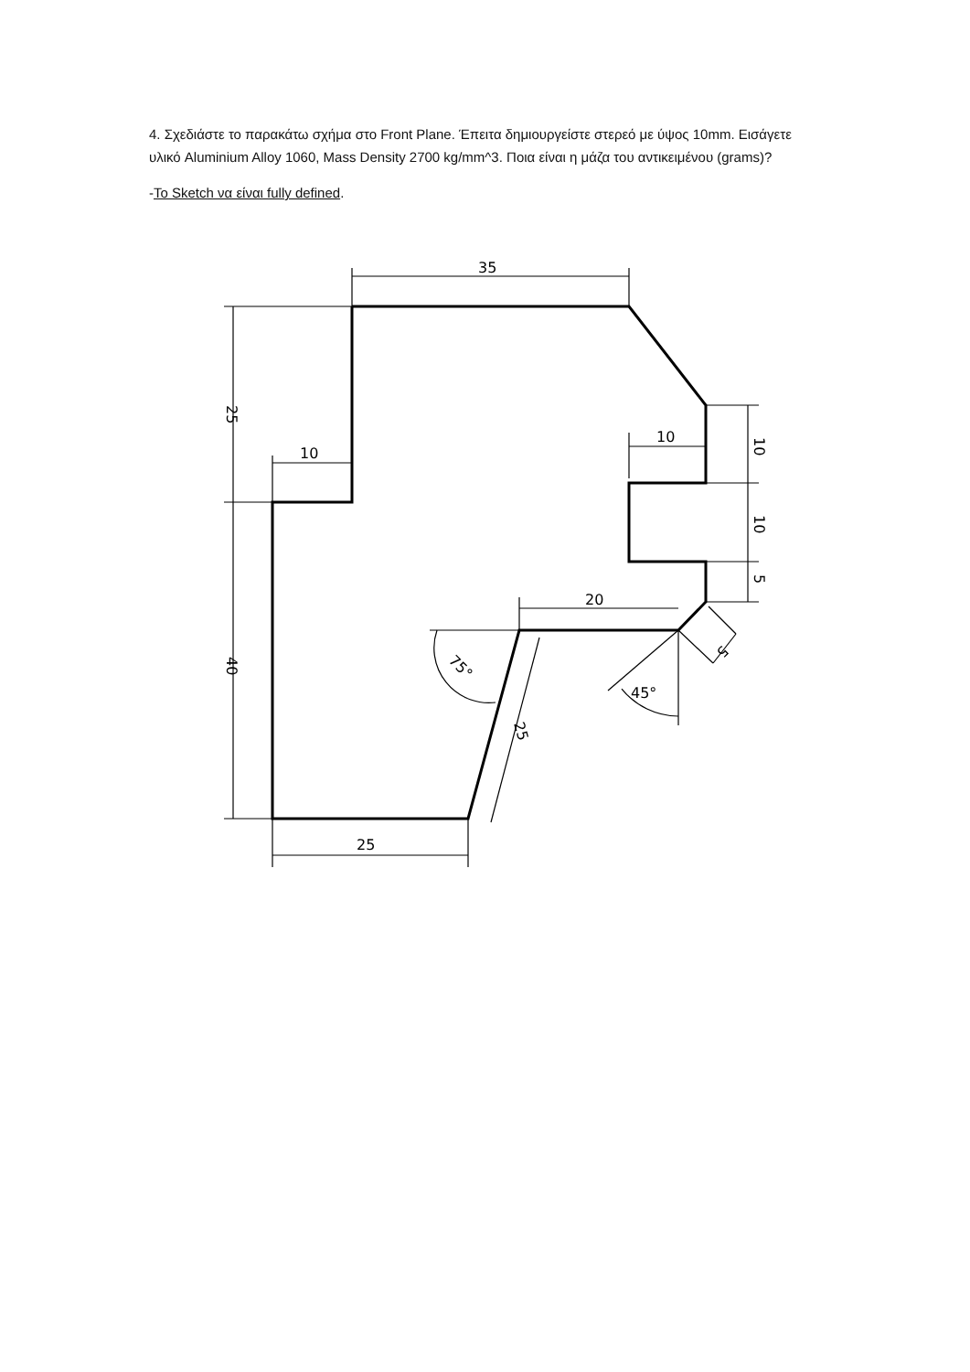4. Σχεδιάστε το παρακάτω σχήμα στο Front Plane. Έπειτα δημιουργείστε στερεό με ύψος 10mm. Εισάγετε υλικό Aluminium Alloy 1060, Mass Density 2700 kg/mm^3. Ποια είναι η μάζα του αντικειμένου (grams)?
-Το Sketch να είναι fully defined.
35
25
10
40
10
10
10
5
20
75°
25
45°
5
25